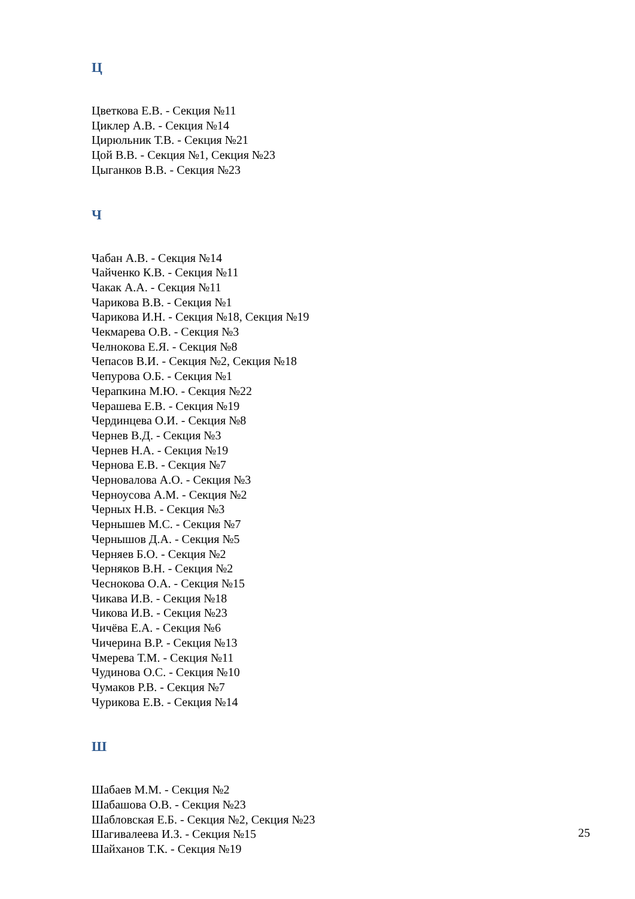Ц
Цветкова Е.В. - Секция №11
Циклер А.В. - Секция №14
Цирюльник Т.В. - Секция №21
Цой В.В. - Секция №1, Секция №23
Цыганков В.В. - Секция №23
Ч
Чабан А.В. - Секция №14
Чайченко К.В. - Секция №11
Чакак А.А. - Секция №11
Чарикова В.В. - Секция №1
Чарикова И.Н. - Секция №18, Секция №19
Чекмарева О.В. - Секция №3
Челнокова Е.Я. - Секция №8
Чепасов В.И. - Секция №2, Секция №18
Чепурова О.Б. - Секция №1
Черапкина М.Ю. - Секция №22
Черашева Е.В. - Секция №19
Чердинцева О.И. - Секция №8
Чернев В.Д. - Секция №3
Чернев Н.А. - Секция №19
Чернова Е.В. - Секция №7
Черновалова А.О. - Секция №3
Черноусова А.М. - Секция №2
Черных Н.В. - Секция №3
Чернышев М.С. - Секция №7
Чернышов Д.А. - Секция №5
Черняев Б.О. - Секция №2
Черняков В.Н. - Секция №2
Чеснокова О.А. - Секция №15
Чикава И.В. - Секция №18
Чикова И.В. - Секция №23
Чичёва Е.А. - Секция №6
Чичерина В.Р. - Секция №13
Чмерева Т.М. - Секция №11
Чудинова О.С. - Секция №10
Чумаков Р.В. - Секция №7
Чурикова Е.В. - Секция №14
Ш
Шабаев М.М. - Секция №2
Шабашова О.В. - Секция №23
Шабловская Е.Б. - Секция №2, Секция №23
Шагивалеева И.З. - Секция №15
Шайханов Т.К. - Секция №19
25